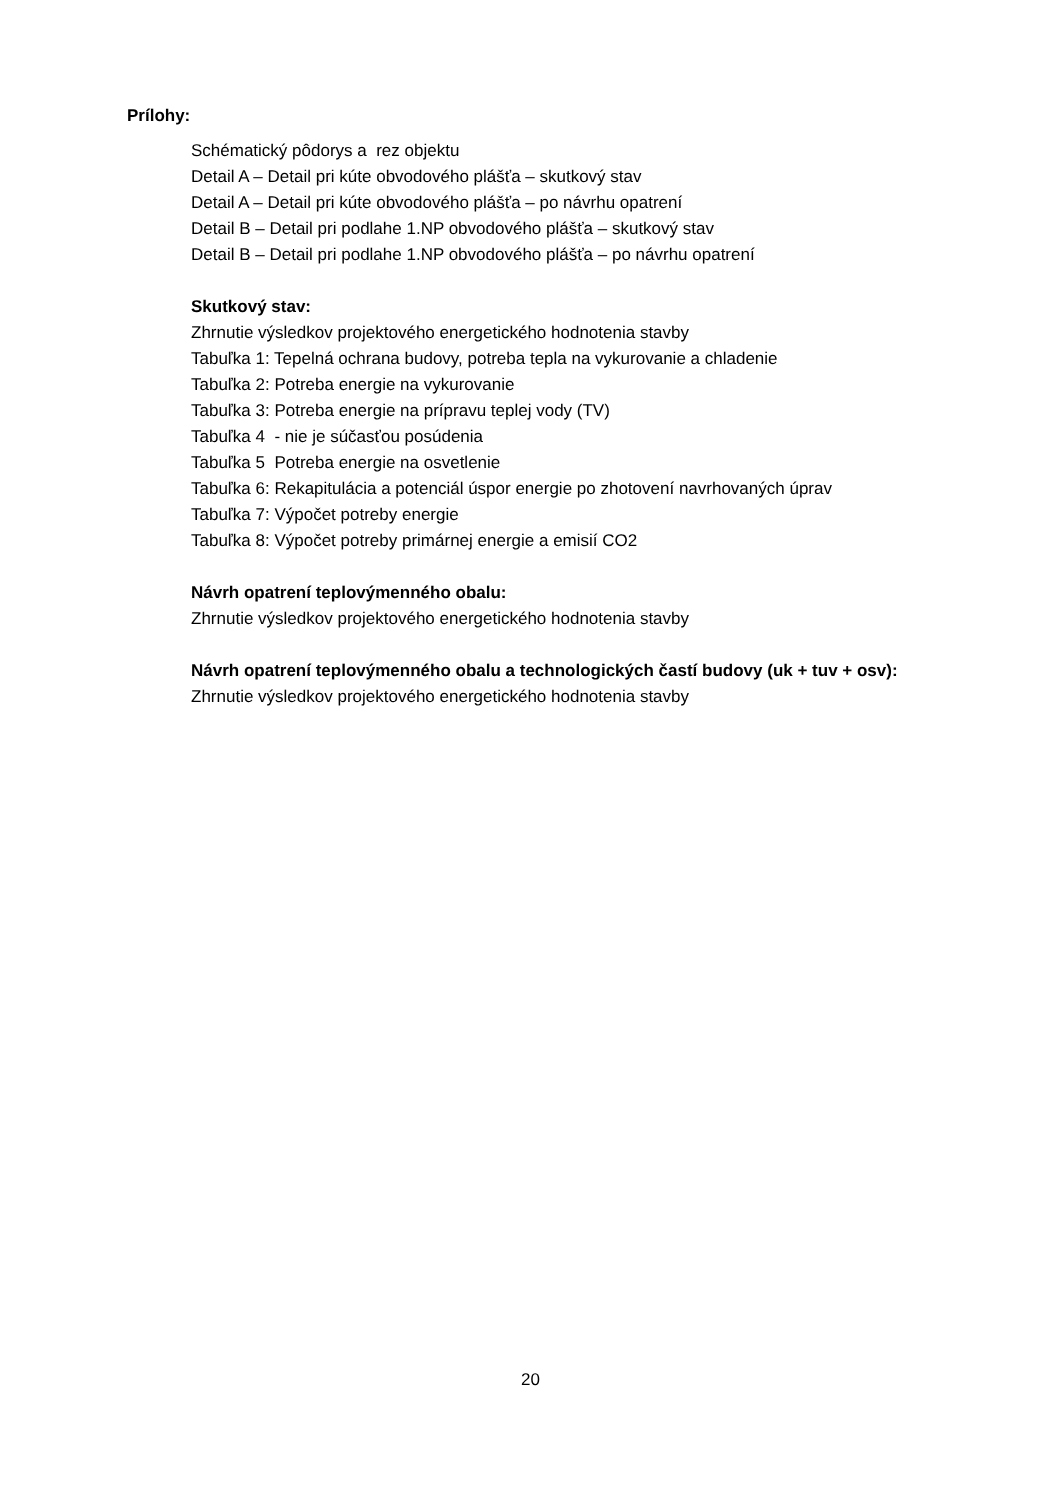Prílohy:
Schématický pôdorys a rez objektu
Detail A – Detail pri kúte obvodového plášťa – skutkový stav
Detail A – Detail pri kúte obvodového plášťa – po návrhu opatrení
Detail B – Detail pri podlahe 1.NP obvodového plášťa – skutkový stav
Detail B – Detail pri podlahe 1.NP obvodového plášťa – po návrhu opatrení
Skutkový stav:
Zhrnutie výsledkov projektového energetického hodnotenia stavby
Tabuľka 1: Tepelná ochrana budovy, potreba tepla na vykurovanie a chladenie
Tabuľka 2: Potreba energie na vykurovanie
Tabuľka 3: Potreba energie na prípravu teplej vody (TV)
Tabuľka 4 - nie je súčasťou posúdenia
Tabuľka 5 Potreba energie na osvetlenie
Tabuľka 6: Rekapitulácia a potenciál úspor energie po zhotovení navrhovaných úprav
Tabuľka 7: Výpočet potreby energie
Tabuľka 8: Výpočet potreby primárnej energie a emisií CO2
Návrh opatrení teplovýmenného obalu:
Zhrnutie výsledkov projektového energetického hodnotenia stavby
Návrh opatrení teplovýmenného obalu a technologických častí budovy (uk + tuv + osv):
Zhrnutie výsledkov projektového energetického hodnotenia stavby
20